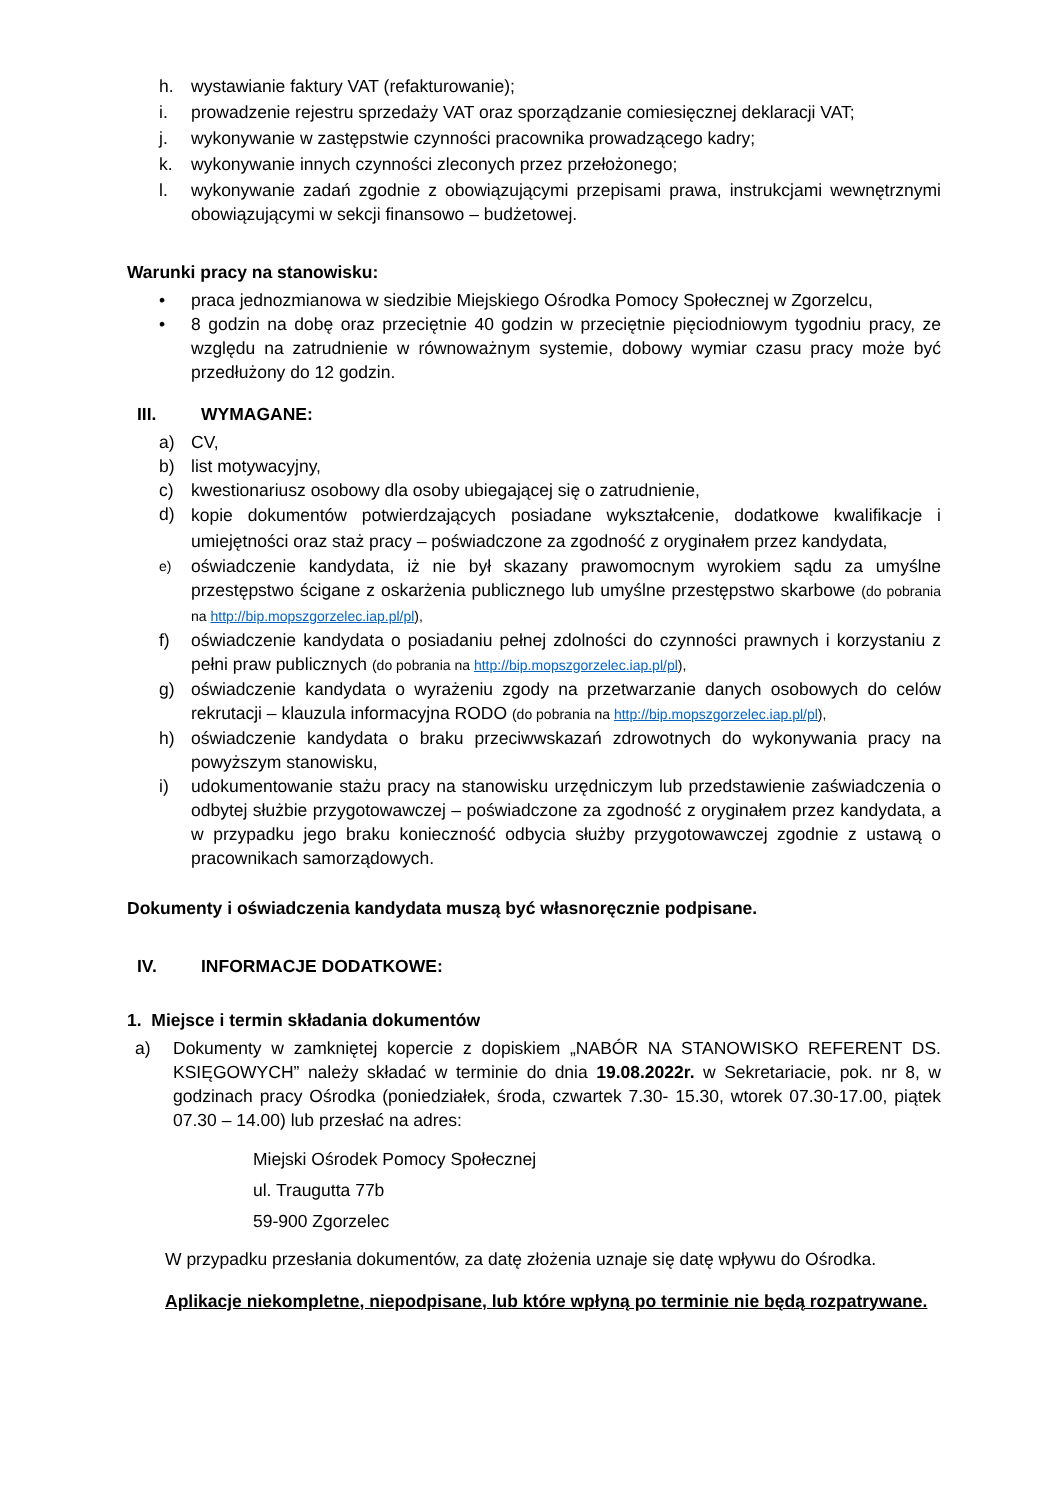h. wystawianie faktury VAT (refakturowanie);
i. prowadzenie rejestru sprzedaży VAT oraz sporządzanie comiesięcznej deklaracji VAT;
j. wykonywanie w zastępstwie czynności pracownika prowadzącego kadry;
k. wykonywanie innych czynności zleconych przez przełożonego;
l. wykonywanie zadań zgodnie z obowiązującymi przepisami prawa, instrukcjami wewnętrznymi obowiązującymi w sekcji finansowo – budżetowej.
Warunki pracy na stanowisku:
• praca jednozmianowa w siedzibie Miejskiego Ośrodka Pomocy Społecznej w Zgorzelcu,
• 8 godzin na dobę oraz przeciętnie 40 godzin w przeciętnie pięciodniowym tygodniu pracy, ze względu na zatrudnienie w równoważnym systemie, dobowy wymiar czasu pracy może być przedłużony do 12 godzin.
III. WYMAGANE:
a) CV,
b) list motywacyjny,
c) kwestionariusz osobowy dla osoby ubiegającej się o zatrudnienie,
d) kopie dokumentów potwierdzających posiadane wykształcenie, dodatkowe kwalifikacje i umiejętności oraz staż pracy – poświadczone za zgodność z oryginałem przez kandydata,
e) oświadczenie kandydata, iż nie był skazany prawomocnym wyrokiem sądu za umyślne przestępstwo ścigane z oskarżenia publicznego lub umyślne przestępstwo skarbowe (do pobrania na http://bip.mopszgorzelec.iap.pl/pl),
f) oświadczenie kandydata o posiadaniu pełnej zdolności do czynności prawnych i korzystaniu z pełni praw publicznych (do pobrania na http://bip.mopszgorzelec.iap.pl/pl),
g) oświadczenie kandydata o wyrażeniu zgody na przetwarzanie danych osobowych do celów rekrutacji – klauzula informacyjna RODO (do pobrania na http://bip.mopszgorzelec.iap.pl/pl),
h) oświadczenie kandydata o braku przeciwwskazań zdrowotnych do wykonywania pracy na powyższym stanowisku,
i) udokumentowanie stażu pracy na stanowisku urzędniczym lub przedstawienie zaświadczenia o odbytej służbie przygotowawczej – poświadczone za zgodność z oryginałem przez kandydata, a w przypadku jego braku konieczność odbycia służby przygotowawczej zgodnie z ustawą o pracownikach samorządowych.
Dokumenty i oświadczenia kandydata muszą być własnoręcznie podpisane.
IV. INFORMACJE DODATKOWE:
1. Miejsce i termin składania dokumentów
a) Dokumenty w zamkniętej kopercie z dopiskiem „NABÓR NA STANOWISKO REFERENT DS. KSIĘGOWYCH” należy składać w terminie do dnia 19.08.2022r. w Sekretariacie, pok. nr 8, w godzinach pracy Ośrodka (poniedziałek, środa, czwartek 7.30- 15.30, wtorek 07.30-17.00, piątek 07.30 – 14.00) lub przesłać na adres:
Miejski Ośrodek Pomocy Społecznej
ul. Traugutta 77b
59-900 Zgorzelec
W przypadku przesłania dokumentów, za datę złożenia uznaje się datę wpływu do Ośrodka.
Aplikacje niekompletne, niepodpisane, lub które wpłyną po terminie nie będą rozpatrywane.